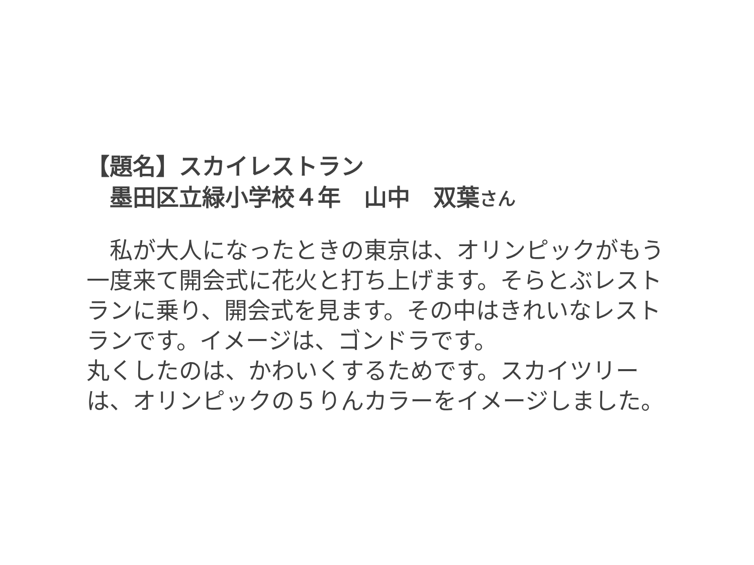【題名】スカイレストラン
　墨田区立緑小学校４年　山中　双葉さん
　私が大人になったときの東京は、オリンピックがもう一度来て開会式に花火と打ち上げます。そらとぶレストランに乗り、開会式を見ます。その中はきれいなレストランです。イメージは、ゴンドラです。
丸くしたのは、かわいくするためです。スカイツリーは、オリンピックの５りんカラーをイメージしました。